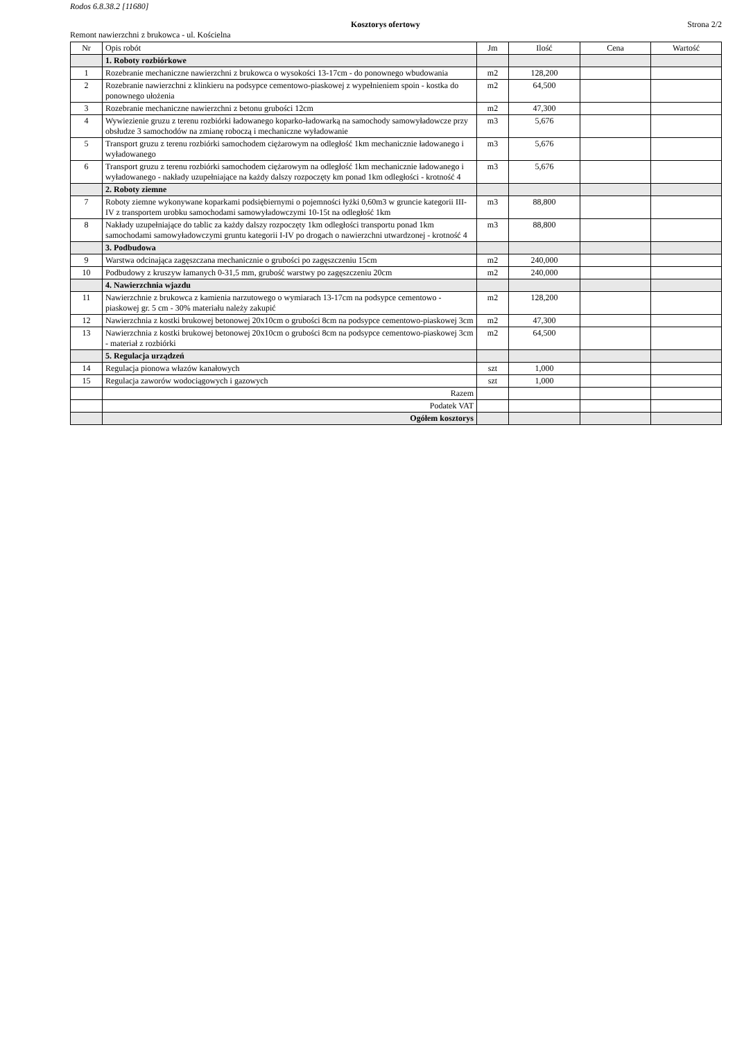Rodos 6.8.38.2 [11680]
Kosztorys ofertowy Strona 2/2
Remont nawierzchni z brukowca - ul. Kościelna
| Nr | Opis robót | Jm | Ilość | Cena | Wartość |
| --- | --- | --- | --- | --- | --- |
| | 1. Roboty rozbiórkowe | | | | |
| 1 | Rozebranie mechaniczne nawierzchni z brukowca o wysokości 13-17cm - do ponownego wbudowania | m2 | 128,200 | | |
| 2 | Rozebranie nawierzchni z klinkieru na podsypce cementowo-piaskowej z wypełnieniem spoin - kostka do ponownego ułożenia | m2 | 64,500 | | |
| 3 | Rozebranie mechaniczne nawierzchni z betonu grubości 12cm | m2 | 47,300 | | |
| 4 | Wywiezienie gruzu z terenu rozbiórki ładowanego koparko-ładowarką na samochody samowyładowcze przy obsłudze 3 samochodów na zmianę roboczą i mechaniczne wyładowanie | m3 | 5,676 | | |
| 5 | Transport gruzu z terenu rozbiórki samochodem ciężarowym na odległość 1km mechanicznie ładowanego i wyładowanego | m3 | 5,676 | | |
| 6 | Transport gruzu z terenu rozbiórki samochodem ciężarowym na odległość 1km mechanicznie ładowanego i wyładowanego - nakłady uzupełniające na każdy dalszy rozpoczęty km ponad 1km odległości - krotność 4 | m3 | 5,676 | | |
| | 2. Roboty ziemne | | | | |
| 7 | Roboty ziemne wykonywane koparkami podsiębiernymi o pojemności łyżki 0,60m3 w gruncie kategorii III-IV z transportem urobku samochodami samowyładowczymi 10-15t na odległość 1km | m3 | 88,800 | | |
| 8 | Nakłady uzupełniające do tablic za każdy dalszy rozpoczęty 1km odległości transportu ponad 1km samochodami samowyładowczymi gruntu kategorii I-IV po drogach o nawierzchni utwardzonej - krotność 4 | m3 | 88,800 | | |
| | 3. Podbudowa | | | | |
| 9 | Warstwa odcinająca zagęszczana mechanicznie o grubości po zagęszczeniu 15cm | m2 | 240,000 | | |
| 10 | Podbudowy z kruszyw łamanych 0-31,5 mm, grubość warstwy po zagęszczeniu 20cm | m2 | 240,000 | | |
| | 4. Nawierzchnia wjazdu | | | | |
| 11 | Nawierzchnie z brukowca z kamienia narzutowego o wymiarach 13-17cm na podsypce cementowo - piaskowej gr. 5 cm - 30% materiału należy zakupić | m2 | 128,200 | | |
| 12 | Nawierzchnia z kostki brukowej betonowej 20x10cm o grubości 8cm na podsypce cementowo-piaskowej 3cm | m2 | 47,300 | | |
| 13 | Nawierzchnia z kostki brukowej betonowej 20x10cm o grubości 8cm na podsypce cementowo-piaskowej 3cm - materiał z rozbiórki | m2 | 64,500 | | |
| | 5. Regulacja urządzeń | | | | |
| 14 | Regulacja pionowa włazów kanałowych | szt | 1,000 | | |
| 15 | Regulacja zaworów wodociągowych i gazowych | szt | 1,000 | | |
| | Razem | | | | |
| | Podatek VAT | | | | |
| | Ogółem kosztorys | | | | |